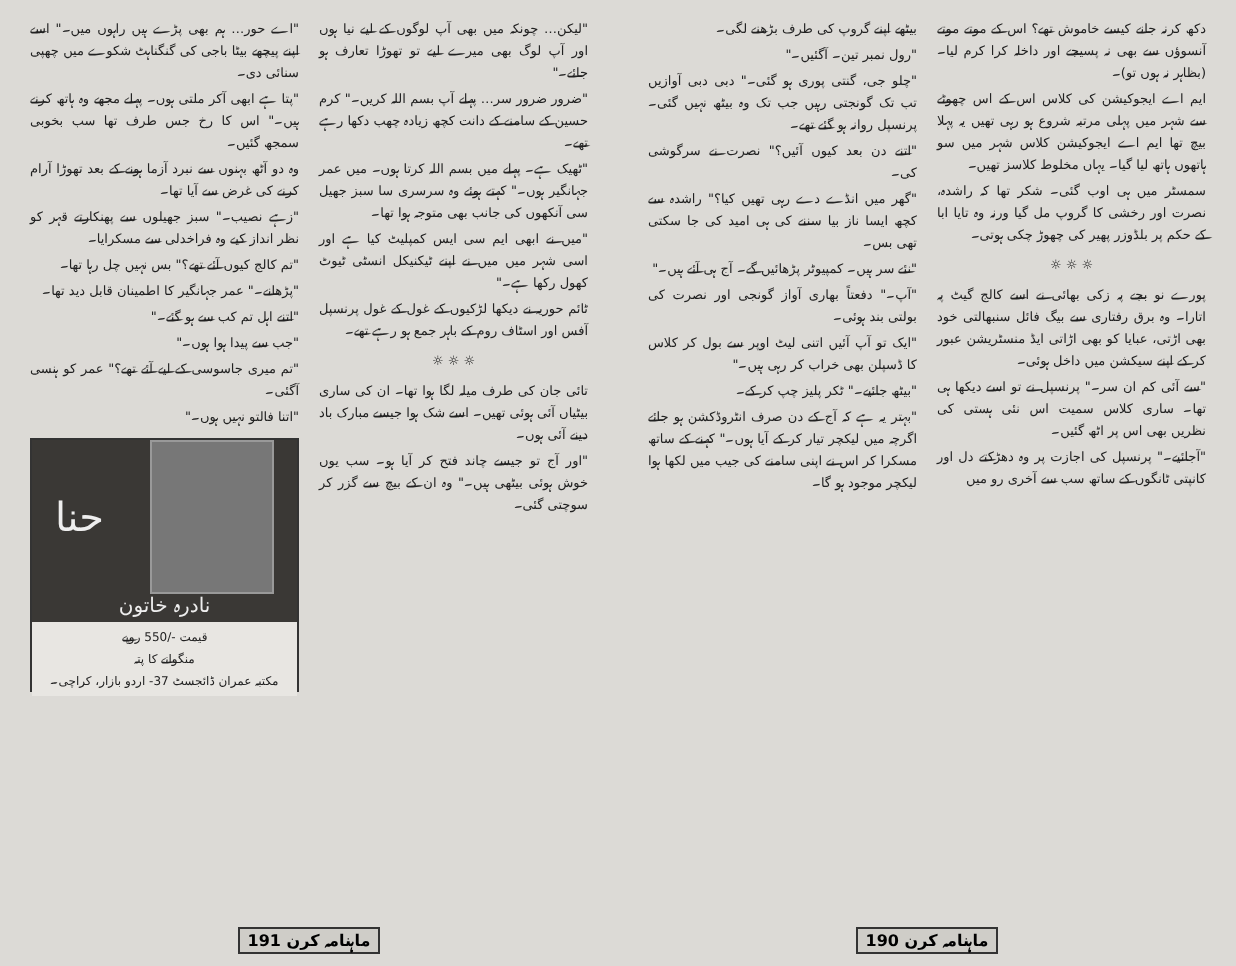دکھ کرنہ جانے کیسے خاموش تھے؟ اس کے موتے موتے آنسوؤں سے بھی نہ پسیجے اور داخلہ کرا کرم لیا۔ (بظاہر نہ ہوں تو)۔
ایم اے ایجوکیشن کی کلاس اس کے اس چھوٹے سے شہر میں پہلی مرتبہ شروع ہو رہی تھیں یہ پہلا بیچ تھا ایم اے ایجوکیشن کلاس شہر میں سو ہاتھوں ہاتھ لیا گیا۔ یہاں مخلوط کلاسز تھیں۔
سمسٹر میں ہی اوب گئی۔ شکر تھا کہ راشدہ، نصرت اور رخشی کا گروپ مل گیا ورنہ وہ تایا ابا کے حکم پر بلڈوزر پھیر کی چھوڑ چکی ہوتی۔
☼ ☼ ☼
پورے نو بجے پہ زکی بھائی نے اسے کالج گیٹ پہ اتارا۔ وہ برق رفتاری سے بیگ فائل سنبھالتی خود بھی اڑتی، عبایا کو بھی اڑاتی ایڈ منسٹریشن عبور کر کے اپنے سیکشن میں داخل ہوئی۔
"سے آئی کم ان سر۔" پرنسپل نے تو اسے دیکھا ہی تھا۔ ساری کلاس سمیت اس نئی ہستی کی نظریں بھی اس پر اٹھ گئیں۔
"آجائیے۔" پرنسپل کی اجازت پر وہ دھڑکتے دل اور کانپتی ٹانگوں کے ساتھ سب سے آخری رو میں
بیٹھے اپنے گروپ کی طرف بڑھنے لگی۔
"رول نمبر تین۔ آگئیں۔"
"چلو جی، گنتی پوری ہو گئی۔" دبی دبی آوازیں تب تک گونجتی رہیں جب تک وہ بیٹھ نہیں گئی۔ پرنسپل روانہ ہو گئے تھے۔
"اتنے دن بعد کیوں آئیں؟" نصرت نے سرگوشی کی۔
"گھر میں انڈے دے رہی تھیں کیا؟" راشدہ سے کچھ ایسا ناز بیا سننے کی ہی امید کی جا سکتی تھی بس۔
"نئے سر ہیں۔ کمپیوٹر پڑھائیں گے۔ آج ہی آئے ہیں۔"
"آپ۔" دفعتاً بھاری آواز گونجی اور نصرت کی بولتی بند ہوئی۔
"ایک تو آپ آئیں اتنی لیٹ اوپر سے بول کر کلاس کا ڈسپلن بھی خراب کر رہی ہیں۔"
"بیٹھ جائیے۔" ٹکر پلیز چپ کر کے۔
"بہتر یہ ہے کہ آج کے دن صرف انٹروڈکشن ہو جائے اگرچہ میں لیکچر تیار کر کے آیا ہوں۔" کہنے کے ساتھ مسکرا کر اس نے اپنی سامنے کی جیب میں لکھا ہوا لیکچر موجود ہو گا۔
ماہنامہ کرن 190
"لیکن… چونکہ میں بھی آپ لوگوں کے لیے نیا ہوں اور آپ لوگ بھی میرے لیے تو تھوڑا تعارف ہو جائے۔"
"ضرور ضرور سر… پہلے آپ بسم اللہ کریں۔" کرم حسین کے سامنے کے دانت کچھ زیادہ چھب دکھا رہے تھے۔
"ٹھیک ہے۔ پہلے میں بسم اللہ کرتا ہوں۔ میں عمر جہانگیر ہوں۔" کہتے ہوئے وہ سرسری سا سبز جھیل سی آنکھوں کی جانب بھی متوجہ ہوا تھا۔
"میں نے ابھی ایم سی ایس کمپلیٹ کیا ہے اور اسی شہر میں میں نے اپنے ٹیکنیکل انسٹی ٹیوٹ کھول رکھا ہے۔"
ٹائم حوریہ نے دیکھا لڑکیوں کے غول کے غول پرنسپل آفس اور اسٹاف روم کے باہر جمع ہو رہے تھے۔
☼ ☼ ☼
تائی جان کی طرف میلہ لگا ہوا تھا۔ ان کی ساری بیٹیاں آئی ہوئی تھیں۔ اسے شک ہوا جیسے مبارک باد دینے آئی ہوں۔
"اور آج تو جیسے چاند فتح کر آیا ہو۔ سب یوں خوش ہوئی بیٹھی ہیں۔" وہ ان کے بیچ سے گزر کر سوچتی گئی۔
"اے حور… ہم بھی پڑے ہیں راہوں میں۔" اسے اپنے پیچھے بیٹا باجی کی گنگناہٹ شکوے میں چھپی سنائی دی۔
"پتا ہے ابھی آکر ملتی ہوں۔ پہلے مجھے وہ ہاتھ کرنے ہیں۔" اس کا رخ جس طرف تھا سب بخوبی سمجھ گئیں۔
وہ دو آٹھ بہنوں سے نبرد آزما ہونے کے بعد تھوڑا آرام کرنے کی غرض سے آیا تھا۔
"زہے نصیب۔" سبز جھیلوں سے پھنکارتے قہر کو نظر انداز کیے وہ فراخدلی سے مسکرایا۔
"تم کالج کیوں آئے تھے؟" بس نہیں چل رہا تھا۔
"پڑھانے۔" عمر جہانگیر کا اطمینان قابل دید تھا۔
"اتنے اہل تم کب سے ہو گئے۔"
"جب سے پیدا ہوا ہوں۔"
"تم میری جاسوسی کے لیے آئے تھے؟" عمر کو ہنسی آگئی۔
"اتنا فالتو نہیں ہوں۔"
حنا
نادرہ خاتون
قیمت -/550 روپے
منگوانے کا پتہ
مکتبہ عمران ڈائجسٹ 37- اردو بازار، کراچی۔
ماہنامہ کرن 191